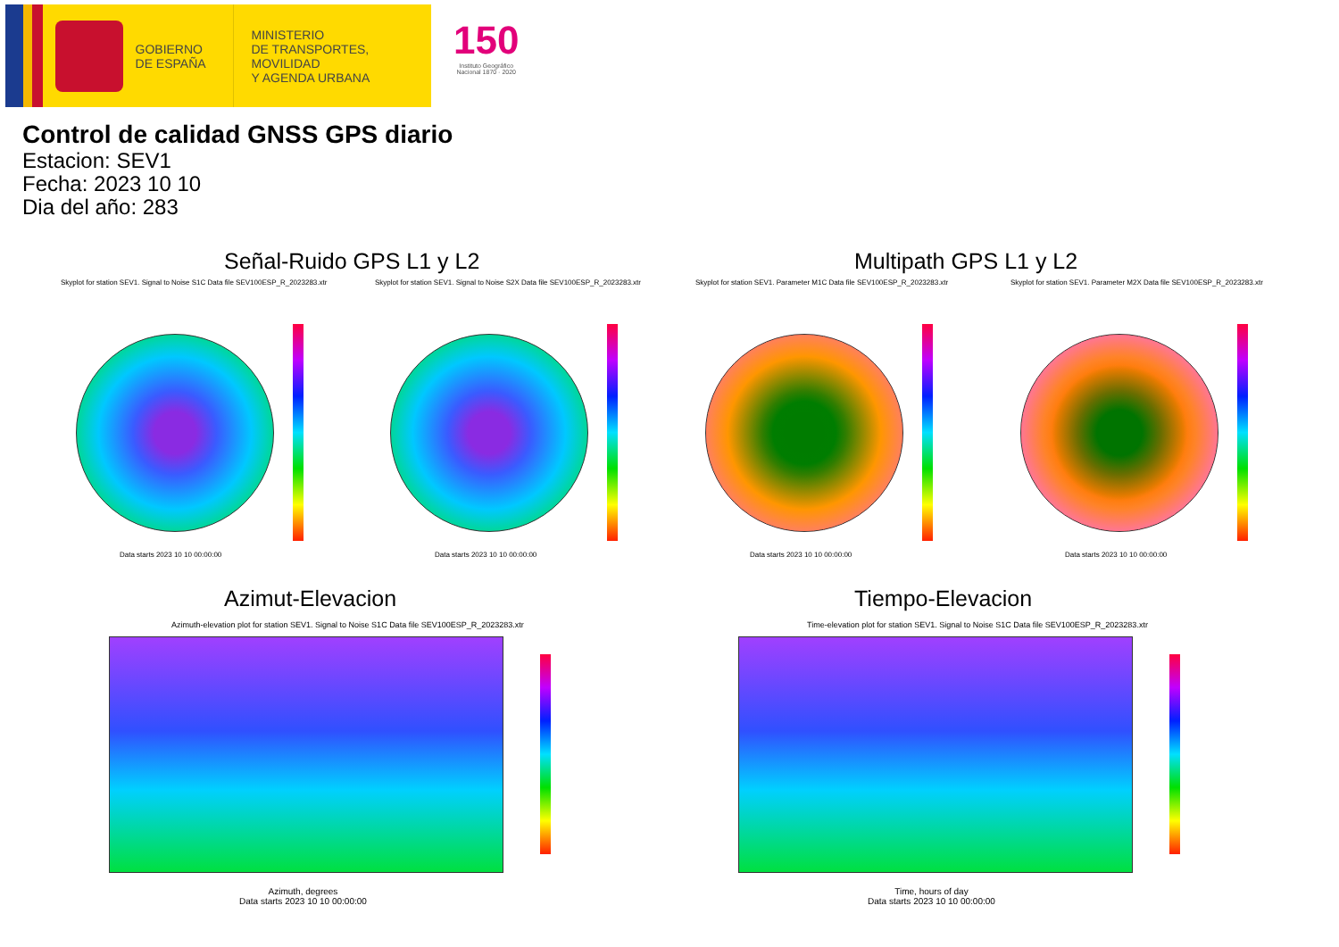GOBIERNO
DE ESPAÑA
MINISTERIO
DE TRANSPORTES, MOVILIDAD
Y AGENDA URBANA
150
Instituto Geográfico
Nacional 1870 · 2020
Control de calidad GNSS GPS diario
Estacion: SEV1
Fecha: 2023 10 10
Dia del año: 283
Señal-Ruido GPS L1 y L2 Multipath GPS L1 y L2
Skyplot for station SEV1. Signal to Noise S1C Data file SEV100ESP_R_2023283.xtr Skyplot for station SEV1. Signal to Noise S2X Data file SEV100ESP_R_2023283.xtr Skyplot for station SEV1. Parameter M1C Data file SEV100ESP_R_2023283.xtr Skyplot for station SEV1. Parameter M2X Data file SEV100ESP_R_2023283.xtr
Data starts 2023 10 10 00:00:00 Data starts 2023 10 10 00:00:00 Data starts 2023 10 10 00:00:00 Data starts 2023 10 10 00:00:00
Azimut-Elevacion Tiempo-Elevacion
Azimuth-elevation plot for station SEV1. Signal to Noise S1C Data file SEV100ESP_R_2023283.xtr Time-elevation plot for station SEV1. Signal to Noise S1C Data file SEV100ESP_R_2023283.xtr
Azimuth, degrees
Data starts 2023 10 10 00:00:00
Time, hours of day
Data starts 2023 10 10 00:00:00